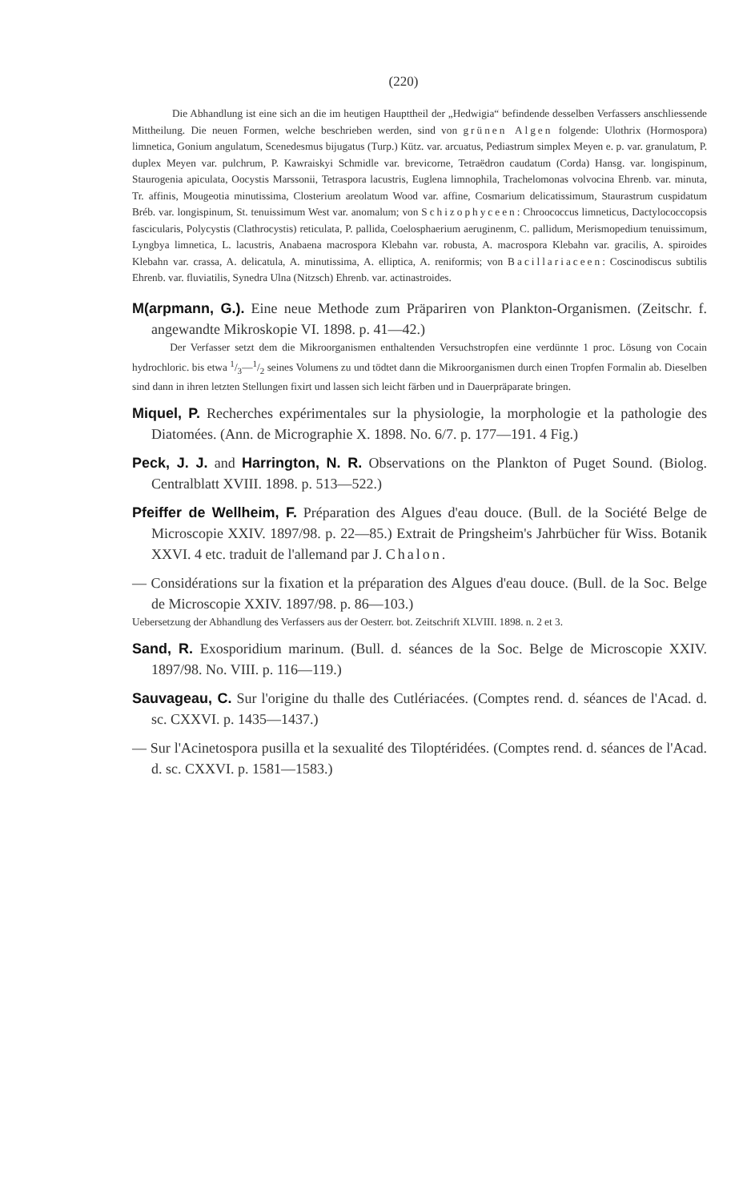(220)
Die Abhandlung ist eine sich an die im heutigen Haupttheil der „Hedwigia“ befindende desselben Verfassers anschliessende Mittheilung. Die neuen Formen, welche beschrieben werden, sind von grünen Algen folgende: Ulothrix (Hormospora) limnetica, Gonium angulatum, Scenedesmus bijugatus (Turp.) Kütz. var. arcuatus, Pediastrum simplex Meyen e. p. var. granulatum, P. duplex Meyen var. pulchrum, P. Kawraiskyi Schmidle var. brevicorne, Tetraëdron caudatum (Corda) Hansg. var. longispinum, Staurogenia apiculata, Oocystis Marssonii, Tetraspora lacustris, Euglena limnophila, Trachelomonas volvocina Ehrenb. var. minuta, Tr. affinis, Mougeotia minutissima, Closterium areolatum Wood var. affine, Cosmarium delicatissimum, Staurastrum cuspidatum Bréb. var. longispinum, St. tenuissimum West var. anomalum; von Schizophyceen: Chroococcus limneticus, Dactylococcopsis fascicularis, Polycystis (Clathrocystis) reticulata, P. pallida, Coelosphaerium aeruginenm, C. pallidum, Merismopedium tenuissimum, Lyngbya limnetica, L. lacustris, Anabaena macrospora Klebahn var. robusta, A. macrospora Klebahn var. gracilis, A. spiroides Klebahn var. crassa, A. delicatula, A. minutissima, A. elliptica, A. reniformis; von Bacillariaceen: Coscinodiscus subtilis Ehrenb. var. fluviatilis, Synedra Ulna (Nitzsch) Ehrenb. var. actinastroides.
M(arpmann, G.). Eine neue Methode zum Präpariren von Plankton-Organismen. (Zeitschr. f. angewandte Mikroskopie VI. 1898. p. 41—42.)
Der Verfasser setzt dem die Mikroorganismen enthaltenden Versuchstropfen eine verdünnte 1 proc. Lösung von Cocain hydrochloric. bis etwa 1/3—1/2 seines Volumens zu und tödtet dann die Mikroorganismen durch einen Tropfen Formalin ab. Dieselben sind dann in ihren letzten Stellungen fixirt und lassen sich leicht färben und in Dauerpräparate bringen.
Miquel, P. Recherches expérimentales sur la physiologie, la morphologie et la pathologie des Diatomées. (Ann. de Micrographie X. 1898. No. 6/7. p. 177—191. 4 Fig.)
Peck, J. J. and Harrington, N. R. Observations on the Plankton of Puget Sound. (Biolog. Centralblatt XVIII. 1898. p. 513—522.)
Pfeiffer de Wellheim, F. Préparation des Algues d'eau douce. (Bull. de la Société Belge de Microscopie XXIV. 1897/98. p. 22—85.) Extrait de Pringsheim's Jahrbücher für Wiss. Botanik XXVI. 4 etc. traduit de l'allemand par J. Chalon.
— Considérations sur la fixation et la préparation des Algues d'eau douce. (Bull. de la Soc. Belge de Microscopie XXIV. 1897/98. p. 86—103.)
Uebersetzung der Abhandlung des Verfassers aus der Oesterr. bot. Zeitschrift XLVIII. 1898. n. 2 et 3.
Sand, R. Exosporidium marinum. (Bull. d. séances de la Soc. Belge de Microscopie XXIV. 1897/98. No. VIII. p. 116—119.)
Sauvageau, C. Sur l'origine du thalle des Cutlériacées. (Comptes rend. d. séances de l'Acad. d. sc. CXXVI. p. 1435—1437.)
— Sur l'Acinetospora pusilla et la sexualité des Tiloptéridées. (Comptes rend. d. séances de l'Acad. d. sc. CXXVI. p. 1581—1583.)